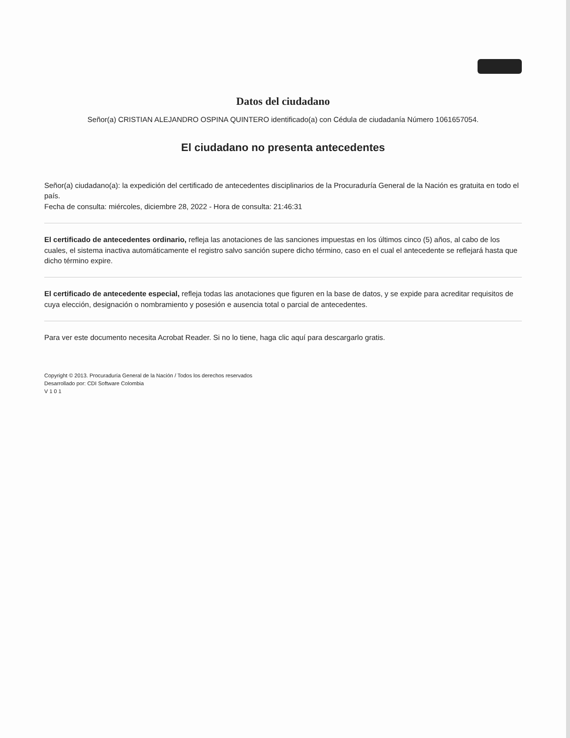Datos del ciudadano
Señor(a) CRISTIAN ALEJANDRO OSPINA QUINTERO identificado(a) con Cédula de ciudadanía Número 1061657054.
El ciudadano no presenta antecedentes
Señor(a) ciudadano(a): la expedición del certificado de antecedentes disciplinarios de la Procuraduría General de la Nación es gratuita en todo el país.
Fecha de consulta: miércoles, diciembre 28, 2022 - Hora de consulta: 21:46:31
El certificado de antecedentes ordinario, refleja las anotaciones de las sanciones impuestas en los últimos cinco (5) años, al cabo de los cuales, el sistema inactiva automáticamente el registro salvo sanción supere dicho término, caso en el cual el antecedente se reflejará hasta que dicho término expire.
El certificado de antecedente especial, refleja todas las anotaciones que figuren en la base de datos, y se expide para acreditar requisitos de cuya elección, designación o nombramiento y posesión e ausencia total o parcial de antecedentes.
Para ver este documento necesita Acrobat Reader. Si no lo tiene, haga clic aquí para descargarlo gratis.
Copyright © 2013. Procuraduría General de la Nación / Todos los derechos reservados
Desarrollado por: CDI Software Colombia
V 1 0 1